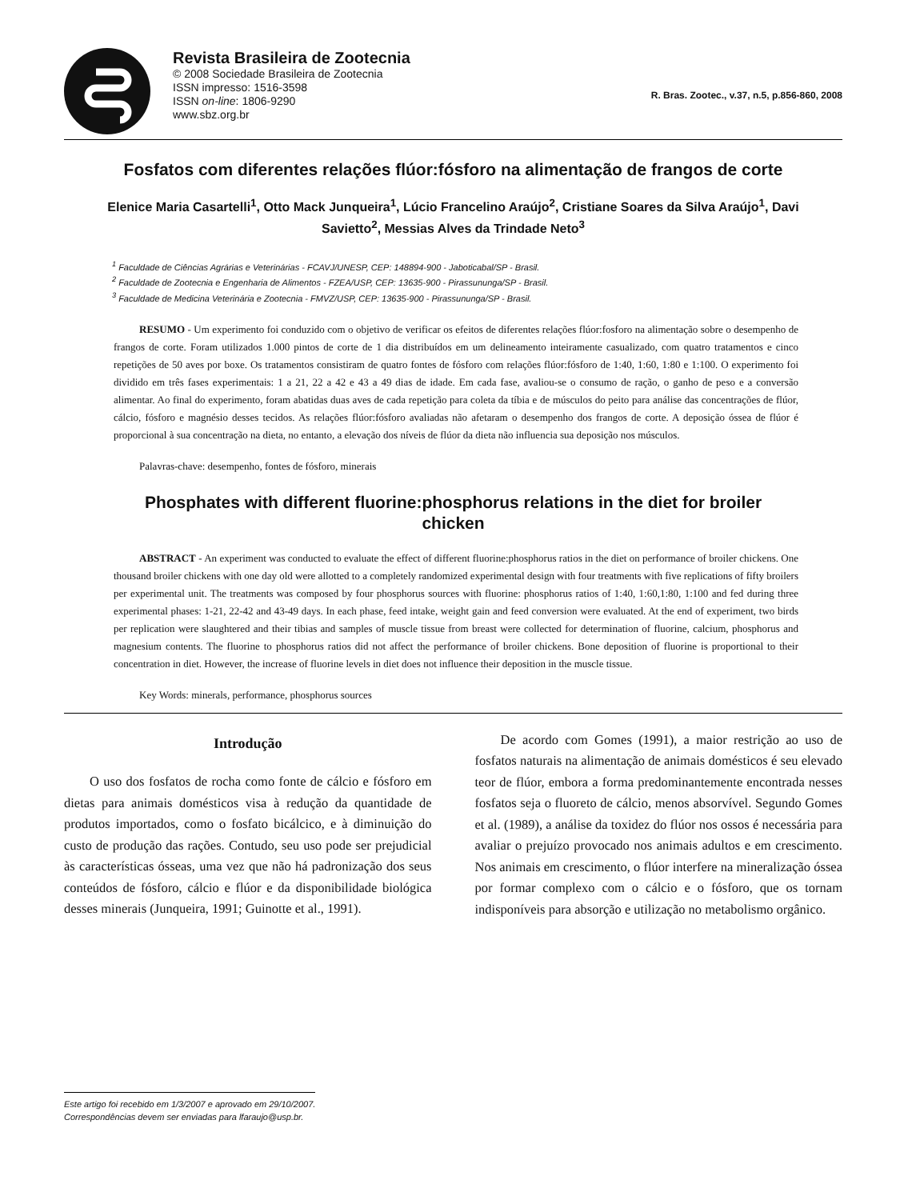Revista Brasileira de Zootecnia
© 2008 Sociedade Brasileira de Zootecnia
ISSN impresso: 1516-3598
ISSN on-line: 1806-9290
www.sbz.org.br
R. Bras. Zootec., v.37, n.5, p.856-860, 2008
Fosfatos com diferentes relações flúor:fósforo na alimentação de frangos de corte
Elenice Maria Casartelli<sup>1</sup>, Otto Mack Junqueira<sup>1</sup>, Lúcio Francelino Araújo<sup>2</sup>, Cristiane Soares da Silva Araújo<sup>1</sup>, Davi Savietto<sup>2</sup>, Messias Alves da Trindade Neto<sup>3</sup>
<sup>1</sup> Faculdade de Ciências Agrárias e Veterinárias - FCAVJ/UNESP, CEP: 148894-900 - Jaboticabal/SP - Brasil.
<sup>2</sup> Faculdade de Zootecnia e Engenharia de Alimentos - FZEA/USP, CEP: 13635-900 - Pirassununga/SP - Brasil.
<sup>3</sup> Faculdade de Medicina Veterinária e Zootecnia - FMVZ/USP, CEP: 13635-900 - Pirassununga/SP - Brasil.
RESUMO - Um experimento foi conduzido com o objetivo de verificar os efeitos de diferentes relações flúor:fosforo na alimentação sobre o desempenho de frangos de corte. Foram utilizados 1.000 pintos de corte de 1 dia distribuídos em um delineamento inteiramente casualizado, com quatro tratamentos e cinco repetições de 50 aves por boxe. Os tratamentos consistiram de quatro fontes de fósforo com relações flúor:fósforo de 1:40, 1:60, 1:80 e 1:100. O experimento foi dividido em três fases experimentais: 1 a 21, 22 a 42 e 43 a 49 dias de idade. Em cada fase, avaliou-se o consumo de ração, o ganho de peso e a conversão alimentar. Ao final do experimento, foram abatidas duas aves de cada repetição para coleta da tíbia e de músculos do peito para análise das concentrações de flúor, cálcio, fósforo e magnésio desses tecidos. As relações flúor:fósforo avaliadas não afetaram o desempenho dos frangos de corte. A deposição óssea de flúor é proporcional à sua concentração na dieta, no entanto, a elevação dos níveis de flúor da dieta não influencia sua deposição nos músculos.
Palavras-chave: desempenho, fontes de fósforo, minerais
Phosphates with different fluorine:phosphorus relations in the diet for broiler chicken
ABSTRACT - An experiment was conducted to evaluate the effect of different fluorine:phosphorus ratios in the diet on performance of broiler chickens. One thousand broiler chickens with one day old were allotted to a completely randomized experimental design with four treatments with five replications of fifty broilers per experimental unit. The treatments was composed by four phosphorus sources with fluorine: phosphorus ratios of 1:40, 1:60,1:80, 1:100 and fed during three experimental phases: 1-21, 22-42 and 43-49 days. In each phase, feed intake, weight gain and feed conversion were evaluated. At the end of experiment, two birds per replication were slaughtered and their tibias and samples of muscle tissue from breast were collected for determination of fluorine, calcium, phosphorus and magnesium contents. The fluorine to phosphorus ratios did not affect the performance of broiler chickens. Bone deposition of fluorine is proportional to their concentration in diet. However, the increase of fluorine levels in diet does not influence their deposition in the muscle tissue.
Key Words: minerals, performance, phosphorus sources
Introdução
O uso dos fosfatos de rocha como fonte de cálcio e fósforo em dietas para animais domésticos visa à redução da quantidade de produtos importados, como o fosfato bicálcico, e à diminuição do custo de produção das rações. Contudo, seu uso pode ser prejudicial às características ósseas, uma vez que não há padronização dos seus conteúdos de fósforo, cálcio e flúor e da disponibilidade biológica desses minerais (Junqueira, 1991; Guinotte et al., 1991).
De acordo com Gomes (1991), a maior restrição ao uso de fosfatos naturais na alimentação de animais domésticos é seu elevado teor de flúor, embora a forma predominantemente encontrada nesses fosfatos seja o fluoreto de cálcio, menos absorvível. Segundo Gomes et al. (1989), a análise da toxidez do flúor nos ossos é necessária para avaliar o prejuízo provocado nos animais adultos e em crescimento. Nos animais em crescimento, o flúor interfere na mineralização óssea por formar complexo com o cálcio e o fósforo, que os tornam indisponíveis para absorção e utilização no metabolismo orgânico.
Este artigo foi recebido em 1/3/2007 e aprovado em 29/10/2007.
Correspondências devem ser enviadas para lfaraujo@usp.br.